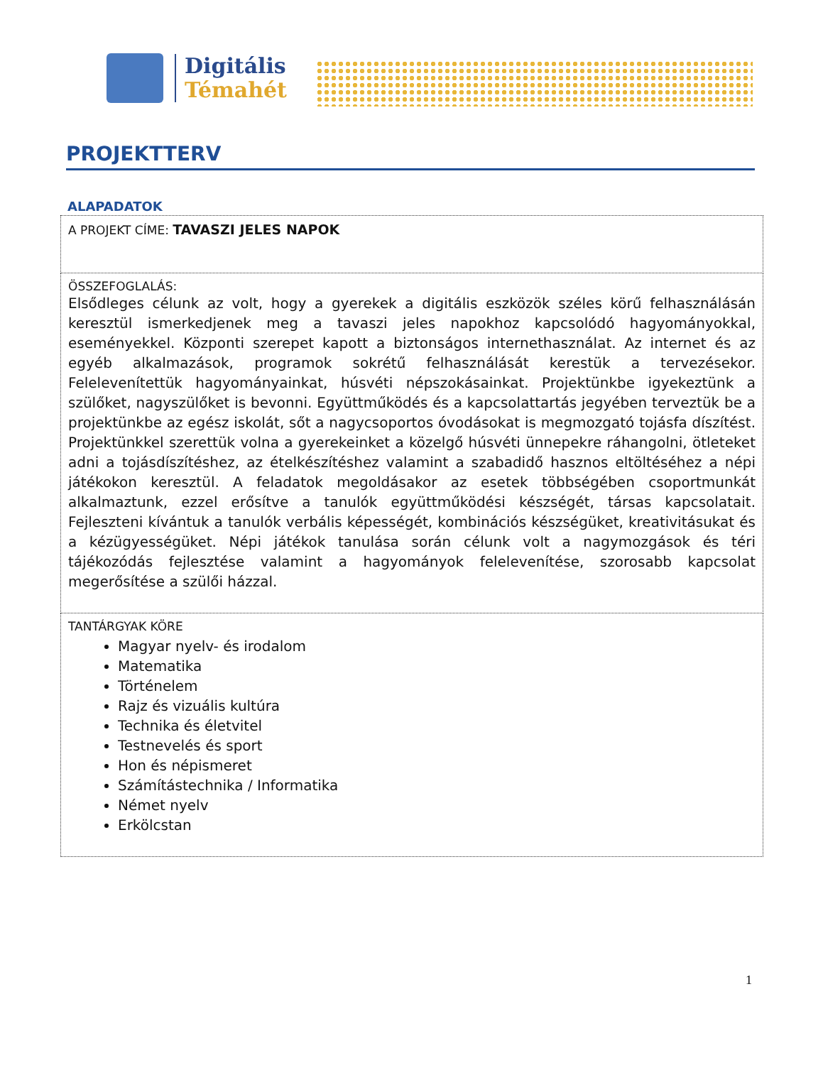Digitális
Témahét
PROJEKTTERV
ALAPADATOK
| A PROJEKT CÍME: TAVASZI JELES NAPOK |
| ÖSSZEFOGLALÁS: Elsődleges célunk az volt, hogy a gyerekek a digitális eszközök széles körű felhasználásán keresztül ismerkedjenek meg a tavaszi jeles napokhoz kapcsolódó hagyományokkal, eseményekkel. Központi szerepet kapott a biztonságos internethasználat. Az internet és az egyéb alkalmazások, programok sokrétű felhasználását kerestük a tervezésekor. Felelevenítettük hagyományainkat, húsvéti népszokásainkat. Projektünkbe igyekeztünk a szülőket, nagyszülőket is bevonni. Együttműködés és a kapcsolattartás jegyében terveztük be a projektünkbe az egész iskolát, sőt a nagycsoportos óvodásokat is megmozgató tojásfa díszítést. Projektünkkel szerettük volna a gyerekeinket a közelgő húsvéti ünnepekre ráhangolni, ötleteket adni a tojásdíszítéshez, az ételkészítéshez valamint a szabadidő hasznos eltöltéséhez a népi játékokon keresztül. A feladatok megoldásakor az esetek többségében csoportmunkát alkalmaztunk, ezzel erősítve a tanulók együttműködési készségét, társas kapcsolatait. Fejleszteni kívántuk a tanulók verbális képességét, kombinációs készségüket, kreativitásukat és a kézügyességüket. Népi játékok tanulása során célunk volt a nagymozgások és téri tájékozódás fejlesztése valamint a hagyományok felelevenítése, szorosabb kapcsolat megerősítése a szülői házzal. |
| TANTÁRGYAK KÖRE Magyar nyelv- és irodalom Matematika Történelem Rajz és vizuális kultúra Technika és életvitel Testnevelés és sport Hon és népismeret Számítástechnika / Informatika Német nyelv Erkölcstan |
1